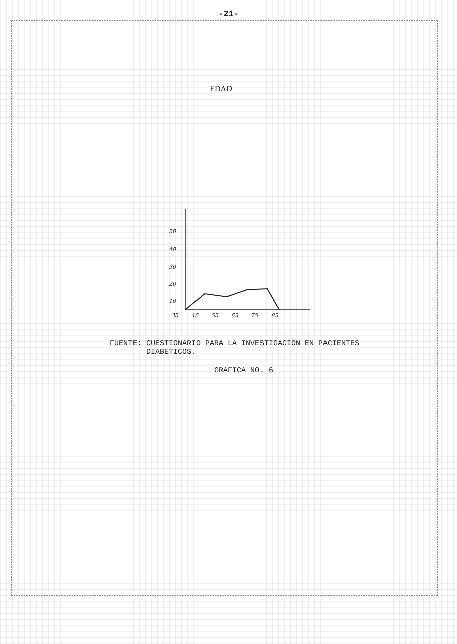-21-
EDAD
50
40
30
20
10
35 45 55 65 75 85
FUENTE: CUESTIONARIO PARA LA INVESTIGACION EN PACIENTES
DIABETICOS.
GRAFICA NO. 6